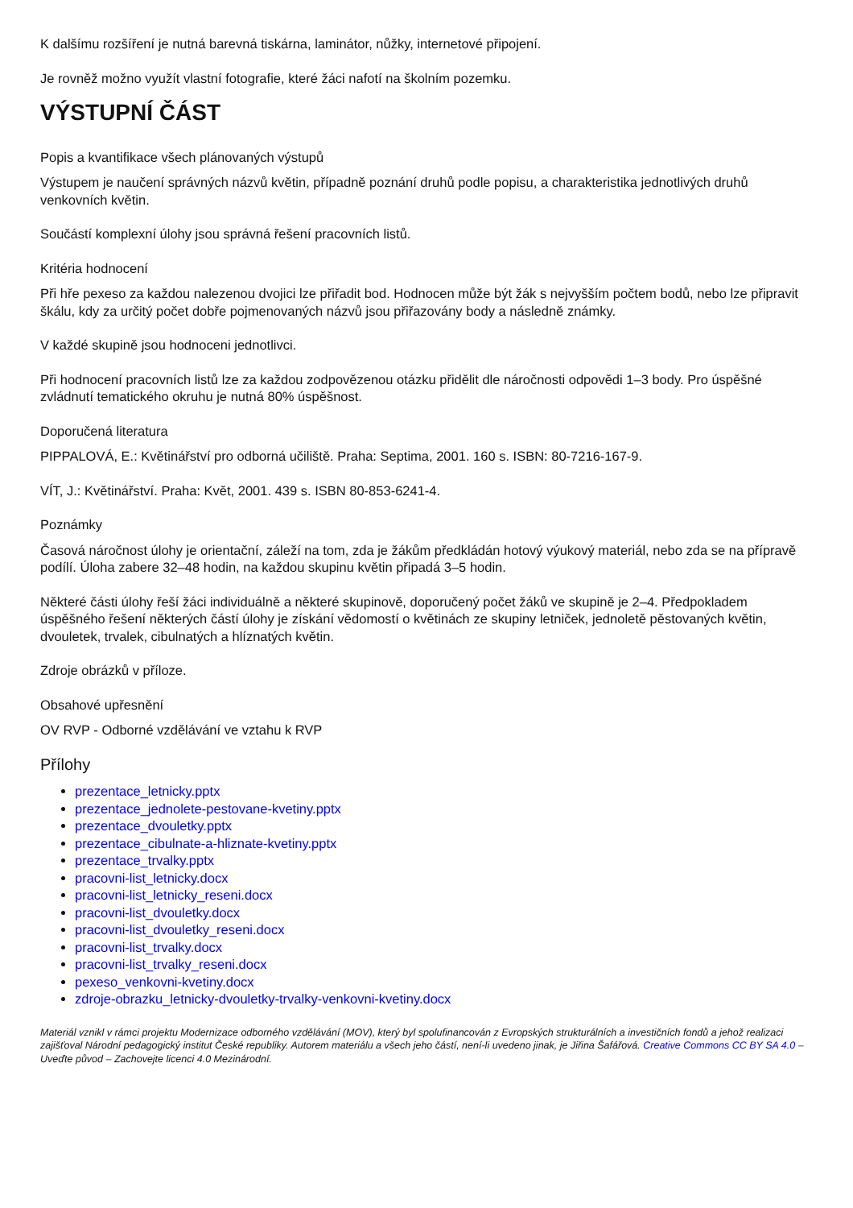K dalšímu rozšíření je nutná barevná tiskárna, laminátor, nůžky, internetové připojení.
Je rovněž možno využít vlastní fotografie, které žáci nafotí na školním pozemku.
VÝSTUPNÍ ČÁST
Popis a kvantifikace všech plánovaných výstupů
Výstupem je naučení správných názvů květin, případně poznání druhů podle popisu, a charakteristika jednotlivých druhů venkovních květin.
Součástí komplexní úlohy jsou správná řešení pracovních listů.
Kritéria hodnocení
Při hře pexeso za každou nalezenou dvojici lze přiřadit bod. Hodnocen může být žák s nejvyšším počtem bodů, nebo lze připravit škálu, kdy za určitý počet dobře pojmenovaných názvů jsou přiřazovány body a následně známky.
V každé skupině jsou hodnoceni jednotlivci.
Při hodnocení pracovních listů lze za každou zodpovězenou otázku přidělit dle náročnosti odpovědi 1–3 body. Pro úspěšné zvládnutí tematického okruhu je nutná 80% úspěšnost.
Doporučená literatura
PIPPALOVÁ, E.: Květinářství pro odborná učiliště. Praha: Septima, 2001. 160 s. ISBN: 80-7216-167-9.
VÍT, J.: Květinářství. Praha: Květ, 2001. 439 s. ISBN 80-853-6241-4.
Poznámky
Časová náročnost úlohy je orientační, záleží na tom, zda je žákům předkládán hotový výukový materiál, nebo zda se na přípravě podílí. Úloha zabere 32–48 hodin, na každou skupinu květin připadá 3–5 hodin.
Některé části úlohy řeší žáci individuálně a některé skupinově, doporučený počet žáků ve skupině je 2–4. Předpokladem úspěšného řešení některých částí úlohy je získání vědomostí o květinách ze skupiny letniček, jednoletě pěstovaných květin, dvouletek, trvalek, cibulnatých a hlíznatých květin.
Zdroje obrázků v příloze.
Obsahové upřesnění
OV RVP - Odborné vzdělávání ve vztahu k RVP
Přílohy
prezentace_letnicky.pptx
prezentace_jednolete-pestovane-kvetiny.pptx
prezentace_dvouletky.pptx
prezentace_cibulnate-a-hliznate-kvetiny.pptx
prezentace_trvalky.pptx
pracovni-list_letnicky.docx
pracovni-list_letnicky_reseni.docx
pracovni-list_dvouletky.docx
pracovni-list_dvouletky_reseni.docx
pracovni-list_trvalky.docx
pracovni-list_trvalky_reseni.docx
pexeso_venkovni-kvetiny.docx
zdroje-obrazku_letnicky-dvouletky-trvalky-venkovni-kvetiny.docx
Materiál vznikl v rámci projektu Modernizace odborného vzdělávání (MOV), který byl spolufinancován z Evropských strukturálních a investičních fondů a jehož realizaci zajišťoval Národní pedagogický institut České republiky. Autorem materiálu a všech jeho částí, není-li uvedeno jinak, je Jiřina Šafářová. Creative Commons CC BY SA 4.0 – Uveďte původ – Zachovejte licenci 4.0 Mezinárodní.